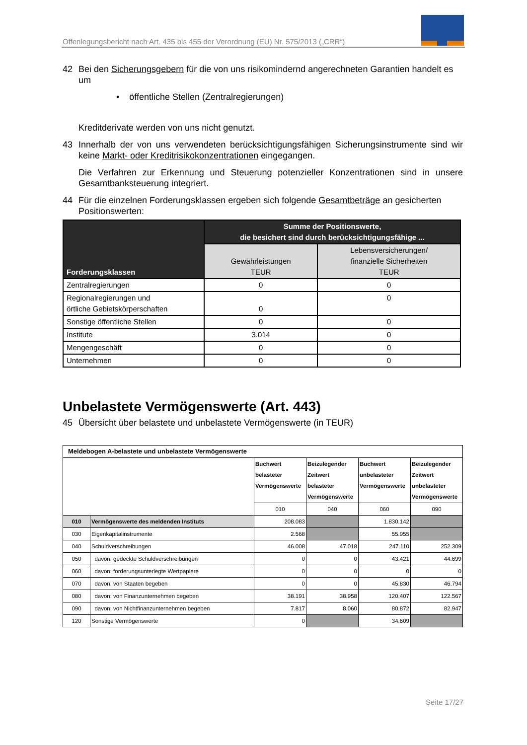Offenlegungsbericht nach Art. 435 bis 455 der Verordnung (EU) Nr. 575/2013 („CRR“)
42 Bei den Sicherungsgebern für die von uns risikomindernd angerechneten Garantien handelt es um
• öffentliche Stellen (Zentralregierungen)
Kreditderivate werden von uns nicht genutzt.
43 Innerhalb der von uns verwendeten berücksichtigungsfähigen Sicherungsinstrumente sind wir keine Markt- oder Kreditrisikokonzentrationen eingegangen.
Die Verfahren zur Erkennung und Steuerung potenzieller Konzentrationen sind in unsere Gesamtbanksteuerung integriert.
44 Für die einzelnen Forderungsklassen ergeben sich folgende Gesamtbeträge an gesicherten Positionswerten:
| Forderungsklassen | Summe der Positionswerte, die besichert sind durch berücksichtigungsfähige ... | |
| --- | --- | --- |
| | Gewährleistungen TEUR | Lebensversicherungen/ finanzielle Sicherheiten TEUR |
| Zentralregierungen | 0 | 0 |
| Regionalregierungen und örtliche Gebietskörperschaften | 0 | 0 |
| Sonstige öffentliche Stellen | 0 | 0 |
| Institute | 3.014 | 0 |
| Mengengeschäft | 0 | 0 |
| Unternehmen | 0 | 0 |
Unbelastete Vermögenswerte (Art. 443)
45 Übersicht über belastete und unbelastete Vermögenswerte (in TEUR)
| Meldebogen A-belastete und unbelastete Vermögenswerte | | | | | |
| | | Buchwert belasteter Vermögenswerte | Beizulegender Zeitwert belasteter Vermögenswerte | Buchwert unbelasteter Vermögenswerte | Beizulegender Zeitwert unbelasteter Vermögenswerte |
| | | 010 | 040 | 060 | 090 |
| 010 | Vermögenswerte des meldenden Instituts | 208.083 | | 1.830.142 | |
| 030 | Eigenkapitalinstrumente | 2.568 | | 55.955 | |
| 040 | Schuldverschreibungen | 46.008 | 47.018 | 247.110 | 252.309 |
| 050 | davon: gedeckte Schuldverschreibungen | 0 | 0 | 43.421 | 44.699 |
| 060 | davon: forderungsunterlegte Wertpapiere | 0 | 0 | 0 | 0 |
| 070 | davon: von Staaten begeben | 0 | 0 | 45.830 | 46.794 |
| 080 | davon: von Finanzunternehmen begeben | 38.191 | 38.958 | 120.407 | 122.567 |
| 090 | davon: von Nichtfinanzunternehmen begeben | 7.817 | 8.060 | 80.872 | 82.947 |
| 120 | Sonstige Vermögenswerte | 0 | | 34.609 | |
Seite 17/27